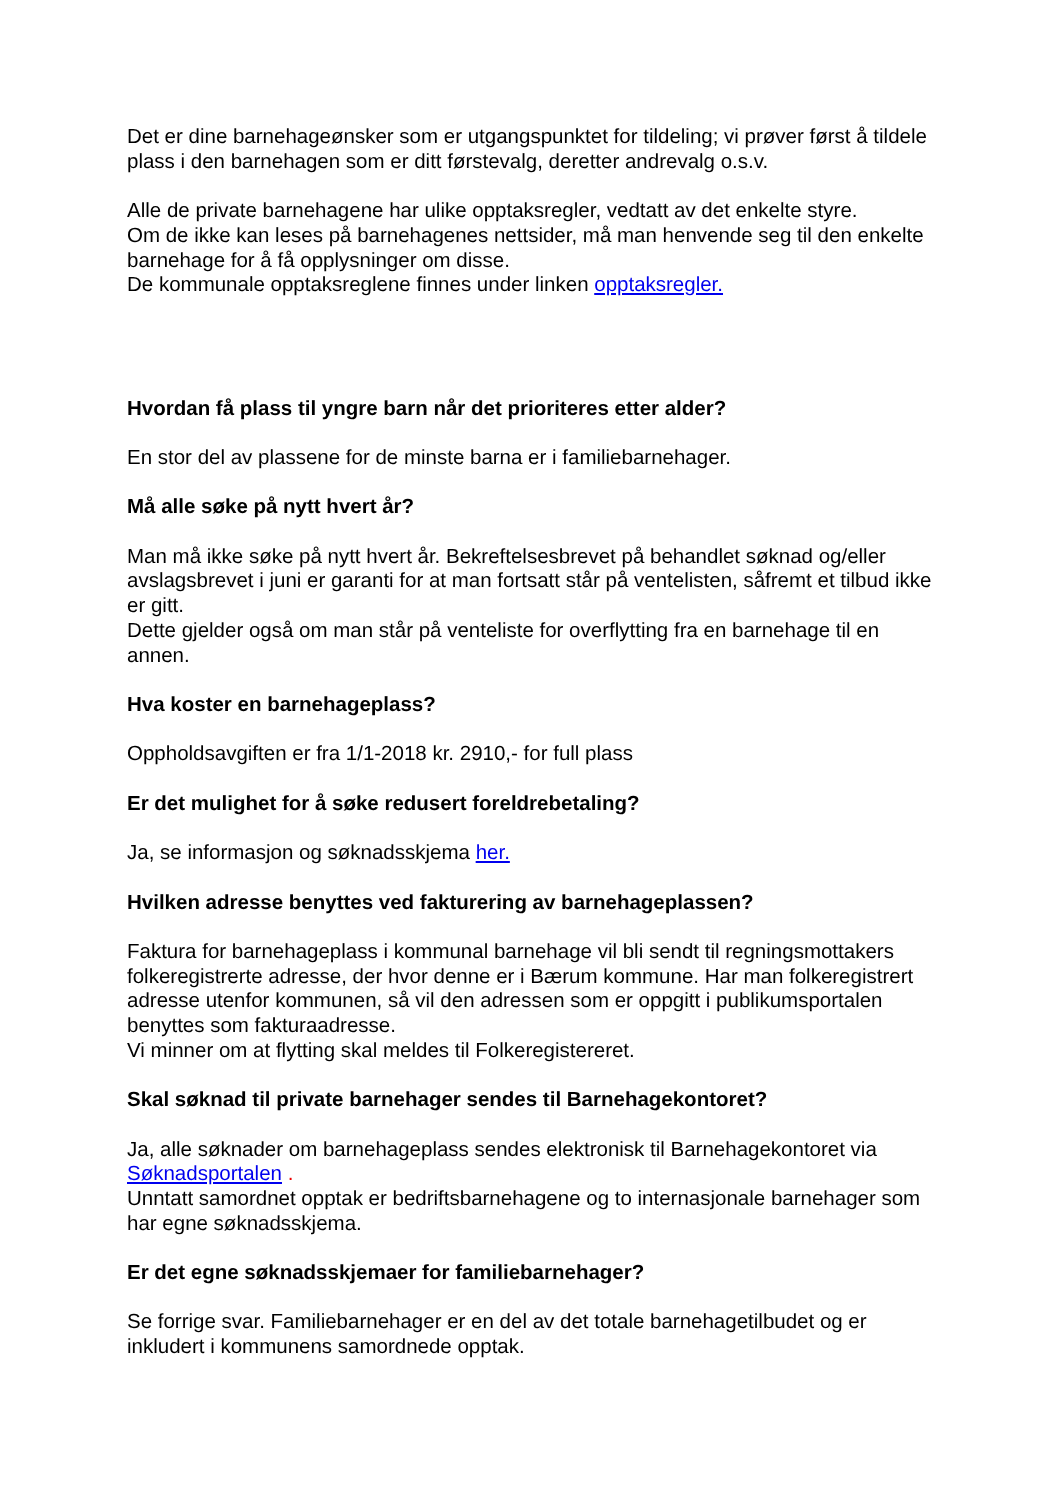Det er dine barnehageønsker som er utgangspunktet for tildeling; vi prøver først å tildele plass i den barnehagen som er ditt førstevalg, deretter andrevalg o.s.v.
Alle de private barnehagene har ulike opptaksregler, vedtatt av det enkelte styre.
Om de ikke kan leses på barnehagenes nettsider, må man henvende seg til den enkelte barnehage for å få opplysninger om disse.
De kommunale opptaksreglene finnes under linken opptaksregler.
Hvordan få plass til yngre barn når det prioriteres etter alder?
En stor del av plassene for de minste barna er i familiebarnehager.
Må alle søke på nytt hvert år?
Man må ikke søke på nytt hvert år. Bekreftelsesbrevet på behandlet søknad og/eller avslagsbrevet i juni er garanti for at man fortsatt står på ventelisten, såfremt et tilbud ikke er gitt.
Dette gjelder også om man står på venteliste for overflytting fra en barnehage til en annen.
Hva koster en barnehageplass?
Oppholdsavgiften er fra 1/1-2018 kr. 2910,- for full plass
Er det mulighet for å søke redusert foreldrebetaling?
Ja, se informasjon og søknadsskjema her.
Hvilken adresse benyttes ved fakturering av barnehageplassen?
Faktura for barnehageplass i kommunal barnehage vil bli sendt til regningsmottakers folkeregistrerte adresse, der hvor denne er i Bærum kommune. Har man folkeregistrert adresse utenfor kommunen, så vil den adressen som er oppgitt i publikumsportalen benyttes som fakturaadresse.
Vi minner om at flytting skal meldes til Folkeregistereret.
Skal søknad til private barnehager sendes til Barnehagekontoret?
Ja, alle søknader om barnehageplass sendes elektronisk til Barnehagekontoret via Søknadsportalen .
Unntatt samordnet opptak er bedriftsbarnehagene og to internasjonale barnehager som har egne søknadsskjema.
Er det egne søknadsskjemaer for familiebarnehager?
Se forrige svar. Familiebarnehager er en del av det totale barnehagetilbudet og er inkludert i kommunens samordnede opptak.